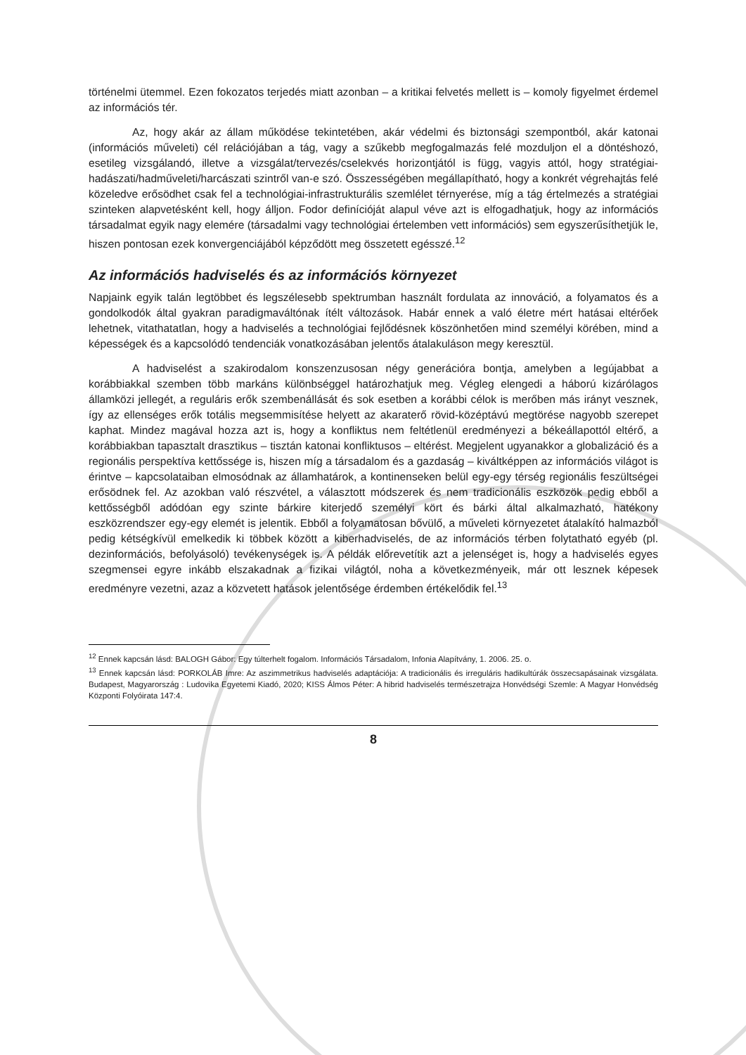történelmi ütemmel. Ezen fokozatos terjedés miatt azonban – a kritikai felvetés mellett is – komoly figyelmet érdemel az információs tér.
Az, hogy akár az állam működése tekintetében, akár védelmi és biztonsági szempontból, akár katonai (információs műveleti) cél relációjában a tág, vagy a szűkebb megfogalmazás felé mozduljon el a döntéshozó, esetileg vizsgálandó, illetve a vizsgálat/tervezés/cselekvés horizontjától is függ, vagyis attól, hogy stratégiai-hadászati/hadműveleti/harcászati szintről van-e szó. Összességében megállapítható, hogy a konkrét végrehajtás felé közeledve erősödhet csak fel a technológiai-infrastrukturális szemlélet térnyerése, míg a tág értelmezés a stratégiai szinteken alapvetésként kell, hogy álljon. Fodor definícióját alapul véve azt is elfogadhatjuk, hogy az információs társadalmat egyik nagy elemére (társadalmi vagy technológiai értelemben vett információs) sem egyszerűsíthetjük le, hiszen pontosan ezek konvergenciájából képződött meg összetett egésszé.<sup>12</sup>
Az információs hadviselés és az információs környezet
Napjaink egyik talán legtöbbet és legszélesebb spektrumban használt fordulata az innováció, a folyamatos és a gondolkodók által gyakran paradigmaváltónak ítélt változások. Habár ennek a való életre mért hatásai eltérőek lehetnek, vitathatatlan, hogy a hadviselés a technológiai fejlődésnek köszönhetően mind személyi körében, mind a képességek és a kapcsolódó tendenciák vonatkozásában jelentős átalakuláson megy keresztül.
A hadviselést a szakirodalom konszenzusosan négy generációra bontja, amelyben a legújabbat a korábbiakkal szemben több markáns különbséggel határozhatjuk meg. Végleg elengedi a háború kizárólagos államközi jellegét, a reguláris erők szembenállását és sok esetben a korábbi célok is merőben más irányt vesznek, így az ellenséges erők totális megsemmisítése helyett az akaraterő rövid-középtávú megtörése nagyobb szerepet kaphat. Mindez magával hozza azt is, hogy a konfliktus nem feltétlenül eredményezi a békeállapottól eltérő, a korábbiakban tapasztalt drasztikus – tisztán katonai konfliktusos – eltérést. Megjelent ugyanakkor a globalizáció és a regionális perspektíva kettőssége is, hiszen míg a társadalom és a gazdaság – kiváltképpen az információs világot is érintve – kapcsolataiban elmosódnak az államhatárok, a kontinenseken belül egy-egy térség regionális feszültségei erősödnek fel. Az azokban való részvétel, a választott módszerek és nem tradicionális eszközök pedig ebből a kettősségből adódóan egy szinte bárkire kiterjedő személyi kört és bárki által alkalmazható, hatékony eszközrendszer egy-egy elemét is jelentik. Ebből a folyamatosan bővülő, a műveleti környezetet átalakító halmazból pedig kétségkívül emelkedik ki többek között a kiberhadviselés, de az információs térben folytatható egyéb (pl. dezinformációs, befolyásoló) tevékenységek is. A példák előrevetítik azt a jelenséget is, hogy a hadviselés egyes szegmensei egyre inkább elszakadnak a fizikai világtól, noha a következményeik, már ott lesznek képesek eredményre vezetni, azaz a közvetett hatások jelentősége érdemben értékelődik fel.<sup>13</sup>
<sup>12</sup> Ennek kapcsán lásd: BALOGH Gábor: Egy túlterhelt fogalom. Információs Társadalom, Infonia Alapítvány, 1. 2006. 25. o.
<sup>13</sup> Ennek kapcsán lásd: PORKOLÁB Imre: Az aszimmetrikus hadviselés adaptációja: A tradicionális és irreguláris hadikultúrák összecsapásainak vizsgálata. Budapest, Magyarország : Ludovika Egyetemi Kiadó, 2020; KISS Álmos Péter: A hibrid hadviselés természetrajza Honvédségi Szemle: A Magyar Honvédség Központi Folyóirata 147:4.
8